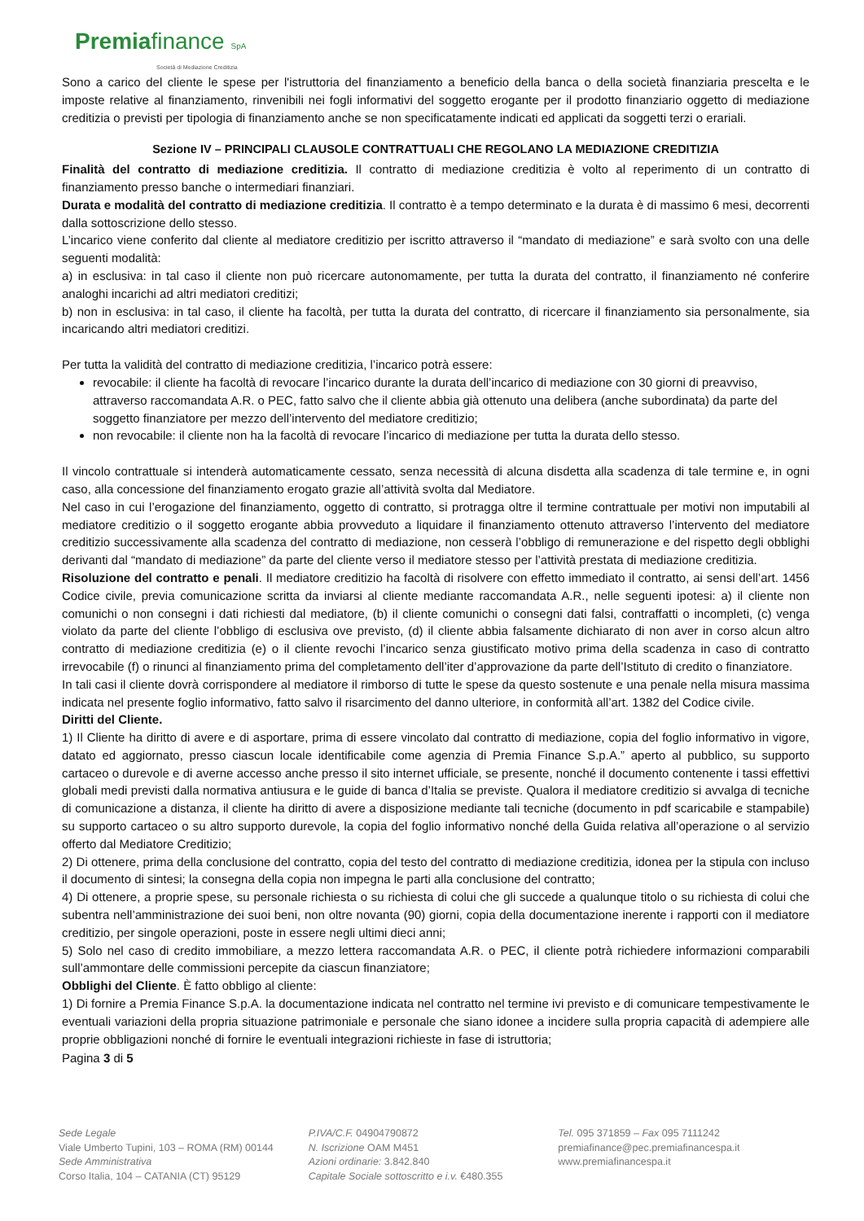Premiafinance SpA
Società di Mediazione Creditizia
Sono a carico del cliente le spese per l'istruttoria del finanziamento a beneficio della banca o della società finanziaria prescelta e le imposte relative al finanziamento, rinvenibili nei fogli informativi del soggetto erogante per il prodotto finanziario oggetto di mediazione creditizia o previsti per tipologia di finanziamento anche se non specificatamente indicati ed applicati da soggetti terzi o erariali.
Sezione IV – PRINCIPALI CLAUSOLE CONTRATTUALI CHE REGOLANO LA MEDIAZIONE CREDITIZIA
Finalità del contratto di mediazione creditizia. Il contratto di mediazione creditizia è volto al reperimento di un contratto di finanziamento presso banche o intermediari finanziari.
Durata e modalità del contratto di mediazione creditizia. Il contratto è a tempo determinato e la durata è di massimo 6 mesi, decorrenti dalla sottoscrizione dello stesso.
L’incarico viene conferito dal cliente al mediatore creditizio per iscritto attraverso il “mandato di mediazione” e sarà svolto con una delle seguenti modalità:
a) in esclusiva: in tal caso il cliente non può ricercare autonomamente, per tutta la durata del contratto, il finanziamento né conferire analoghi incarichi ad altri mediatori creditizi;
b) non in esclusiva: in tal caso, il cliente ha facoltà, per tutta la durata del contratto, di ricercare il finanziamento sia personalmente, sia incaricando altri mediatori creditizi.
Per tutta la validità del contratto di mediazione creditizia, l’incarico potrà essere:
revocabile: il cliente ha facoltà di revocare l’incarico durante la durata dell’incarico di mediazione con 30 giorni di preavviso, attraverso raccomandata A.R. o PEC, fatto salvo che il cliente abbia già ottenuto una delibera (anche subordinata) da parte del soggetto finanziatore per mezzo dell’intervento del mediatore creditizio;
non revocabile: il cliente non ha la facoltà di revocare l’incarico di mediazione per tutta la durata dello stesso.
Il vincolo contrattuale si intenderà automaticamente cessato, senza necessità di alcuna disdetta alla scadenza di tale termine e, in ogni caso, alla concessione del finanziamento erogato grazie all’attività svolta dal Mediatore.
Nel caso in cui l’erogazione del finanziamento, oggetto di contratto, si protragga oltre il termine contrattuale per motivi non imputabili al mediatore creditizio o il soggetto erogante abbia provveduto a liquidare il finanziamento ottenuto attraverso l’intervento del mediatore creditizio successivamente alla scadenza del contratto di mediazione, non cesserà l’obbligo di remunerazione e del rispetto degli obblighi derivanti dal “mandato di mediazione” da parte del cliente verso il mediatore stesso per l’attività prestata di mediazione creditizia.
Risoluzione del contratto e penali. Il mediatore creditizio ha facoltà di risolvere con effetto immediato il contratto, ai sensi dell’art. 1456 Codice civile, previa comunicazione scritta da inviarsi al cliente mediante raccomandata A.R., nelle seguenti ipotesi: a) il cliente non comunichi o non consegni i dati richiesti dal mediatore, (b) il cliente comunichi o consegni dati falsi, contraffatti o incompleti, (c) venga violato da parte del cliente l’obbligo di esclusiva ove previsto, (d) il cliente abbia falsamente dichiarato di non aver in corso alcun altro contratto di mediazione creditizia (e) o il cliente revochi l’incarico senza giustificato motivo prima della scadenza in caso di contratto irrevocabile (f) o rinunci al finanziamento prima del completamento dell’iter d’approvazione da parte dell’Istituto di credito o finanziatore.
In tali casi il cliente dovrà corrispondere al mediatore il rimborso di tutte le spese da questo sostenute e una penale nella misura massima indicata nel presente foglio informativo, fatto salvo il risarcimento del danno ulteriore, in conformità all’art. 1382 del Codice civile.
Diritti del Cliente.
1) Il Cliente ha diritto di avere e di asportare, prima di essere vincolato dal contratto di mediazione, copia del foglio informativo in vigore, datato ed aggiornato, presso ciascun locale identificabile come agenzia di Premia Finance S.p.A.” aperto al pubblico, su supporto cartaceo o durevole e di averne accesso anche presso il sito internet ufficiale, se presente, nonché il documento contenente i tassi effettivi globali medi previsti dalla normativa antiusura e le guide di banca d’Italia se previste. Qualora il mediatore creditizio si avvalga di tecniche di comunicazione a distanza, il cliente ha diritto di avere a disposizione mediante tali tecniche (documento in pdf scaricabile e stampabile) su supporto cartaceo o su altro supporto durevole, la copia del foglio informativo nonché della Guida relativa all’operazione o al servizio offerto dal Mediatore Creditizio;
2) Di ottenere, prima della conclusione del contratto, copia del testo del contratto di mediazione creditizia, idonea per la stipula con incluso il documento di sintesi; la consegna della copia non impegna le parti alla conclusione del contratto;
4) Di ottenere, a proprie spese, su personale richiesta o su richiesta di colui che gli succede a qualunque titolo o su richiesta di colui che subentra nell’amministrazione dei suoi beni, non oltre novanta (90) giorni, copia della documentazione inerente i rapporti con il mediatore creditizio, per singole operazioni, poste in essere negli ultimi dieci anni;
5) Solo nel caso di credito immobiliare, a mezzo lettera raccomandata A.R. o PEC, il cliente potrà richiedere informazioni comparabili sull’ammontare delle commissioni percepite da ciascun finanziatore;
Obblighi del Cliente. È fatto obbligo al cliente:
1) Di fornire a Premia Finance S.p.A. la documentazione indicata nel contratto nel termine ivi previsto e di comunicare tempestivamente le eventuali variazioni della propria situazione patrimoniale e personale che siano idonee a incidere sulla propria capacità di adempiere alle proprie obbligazioni nonché di fornire le eventuali integrazioni richieste in fase di istruttoria;
Pagina 3 di 5
Sede Legale
Viale Umberto Tupini, 103 – ROMA (RM) 00144
Sede Amministrativa
Corso Italia, 104 – CATANIA (CT) 95129
P.IVA/C.F. 04904790872
N. Iscrizione OAM M451
Azioni ordinarie: 3.842.840
Capitale Sociale sottoscritto e i.v. €480.355
Tel. 095 371859 – Fax 095 7111242
premiafinance@pec.premiafinancespa.it
www.premiafinancespa.it